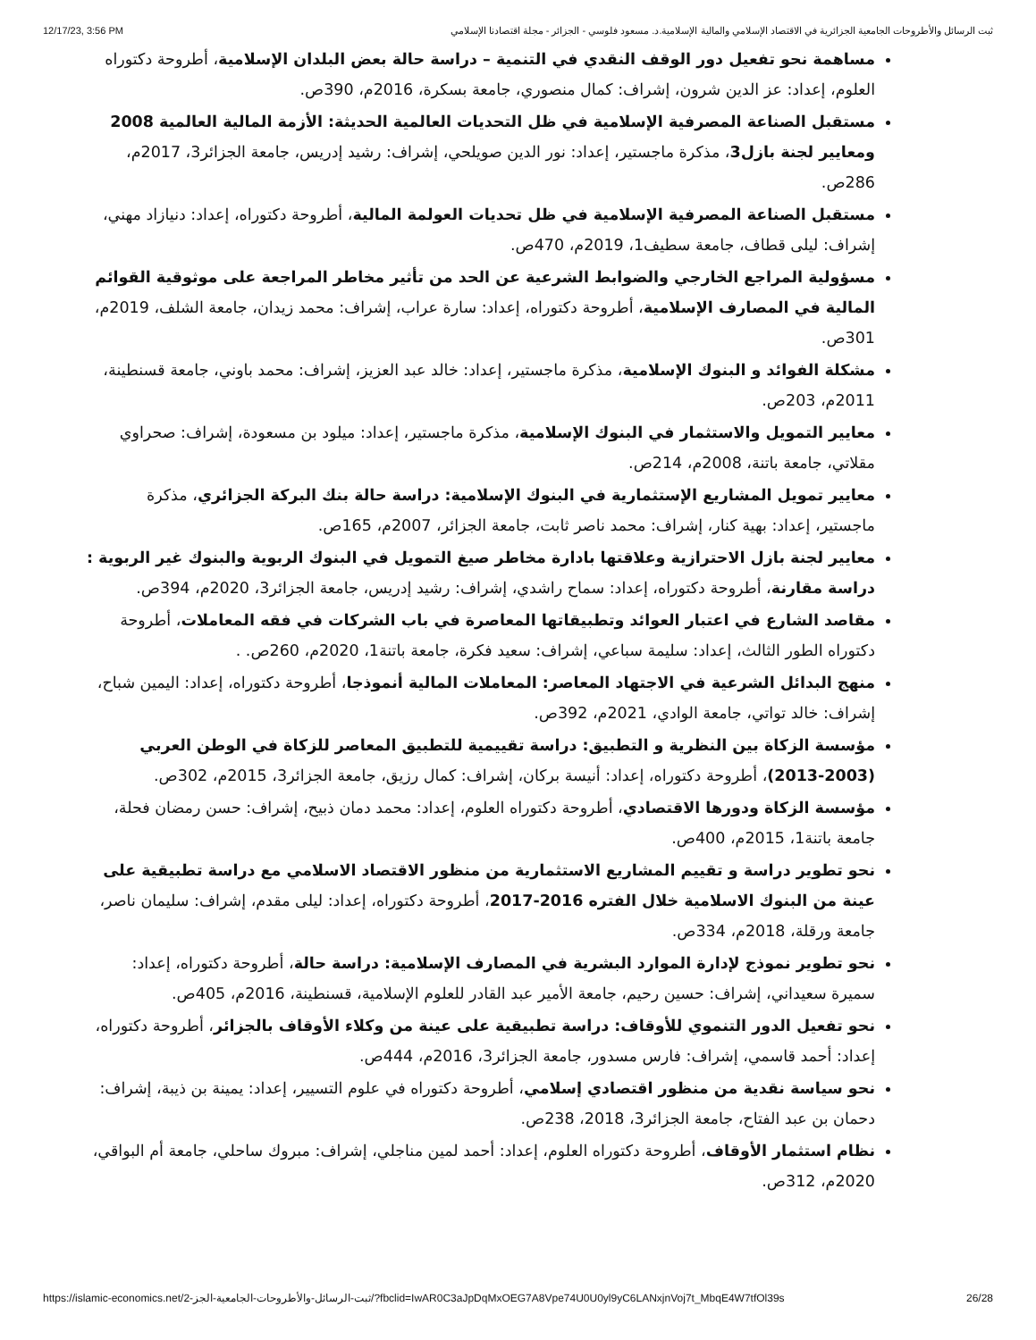12/17/23, 3:56 PM ثبت الرسائل والأطروحات الجامعية الجزائرية في الاقتصاد الإسلامي والمالية الإسلامية.د. مسعود فلوسي - الجزائر - مجلة اقتصادنا الإسلامي
مساهمة نحو تفعيل دور الوقف النقدي في التنمية – دراسة حالة بعض البلدان الإسلامية، أطروحة دكتوراه العلوم، إعداد: عز الدين شرون، إشراف: كمال منصوري، جامعة بسكرة، 2016م، 390ص.
مستقبل الصناعة المصرفية الإسلامية في ظل التحديات العالمية الحديثة: الأزمة المالية العالمية 2008 ومعايير لجنة بازل3، مذكرة ماجستير، إعداد: نور الدين صويلحي، إشراف: رشيد إدريس، جامعة الجزائر3، 2017م، 286ص.
مستقبل الصناعة المصرفية الإسلامية في ظل تحديات العولمة المالية، أطروحة دكتوراه، إعداد: دنيازاد مهني، إشراف: ليلى قطاف، جامعة سطيف1، 2019م، 470ص.
مسؤولية المراجع الخارجي والضوابط الشرعية عن الحد من تأثير مخاطر المراجعة على موثوقية القوائم المالية في المصارف الإسلامية، أطروحة دكتوراه، إعداد: سارة عراب، إشراف: محمد زيدان، جامعة الشلف، 2019م، 301ص.
مشكلة الفوائد و البنوك الإسلامية، مذكرة ماجستير، إعداد: خالد عبد العزيز، إشراف: محمد باوني، جامعة قسنطينة، 2011م، 203ص.
معايير التمويل والاستثمار في البنوك الإسلامية، مذكرة ماجستير، إعداد: ميلود بن مسعودة، إشراف: صحراوي مقلاتي، جامعة باتنة، 2008م، 214ص.
معايير تمويل المشاريع الإستثمارية في البنوك الإسلامية: دراسة حالة بنك البركة الجزائري، مذكرة ماجستير، إعداد: بهية كنار، إشراف: محمد ناصر ثابت، جامعة الجزائر، 2007م، 165ص.
معايير لجنة بازل الاحترازية وعلاقتها بادارة مخاطر صيغ التمويل في البنوك الربوية والبنوك غير الربوية : دراسة مقارنة، أطروحة دكتوراه، إعداد: سماح راشدي، إشراف: رشيد إدريس، جامعة الجزائر3، 2020م، 394ص.
مقاصد الشارع في اعتبار العوائد وتطبيقاتها المعاصرة في باب الشركات في فقه المعاملات، أطروحة دكتوراه الطور الثالث، إعداد: سليمة سباعي، إشراف: سعيد فكرة، جامعة باتنة1، 2020م، 260ص. .
منهج البدائل الشرعية في الاجتهاد المعاصر: المعاملات المالية أنموذجا، أطروحة دكتوراه، إعداد: اليمين شباح، إشراف: خالد تواتي، جامعة الوادي، 2021م، 392ص.
مؤسسة الزكاة بين النظرية و التطبيق: دراسة تقييمية للتطبيق المعاصر للزكاة في الوطن العربي (2003-2013)، أطروحة دكتوراه، إعداد: أنيسة بركان، إشراف: كمال رزيق، جامعة الجزائر3، 2015م، 302ص.
مؤسسة الزكاة ودورها الاقتصادي، أطروحة دكتوراه العلوم، إعداد: محمد دمان ذبيح، إشراف: حسن رمضان فحلة، جامعة باتنة1، 2015م، 400ص.
نحو تطوير دراسة و تقييم المشاريع الاستثمارية من منظور الاقتصاد الاسلامي مع دراسة تطبيقية على عينة من البنوك الاسلامية خلال الفتره 2016-2017، أطروحة دكتوراه، إعداد: ليلى مقدم، إشراف: سليمان ناصر، جامعة ورقلة، 2018م، 334ص.
نحو تطوير نموذج لإدارة الموارد البشرية في المصارف الإسلامية: دراسة حالة، أطروحة دكتوراه، إعداد: سميرة سعيداني، إشراف: حسين رحيم، جامعة الأمير عبد القادر للعلوم الإسلامية، قسنطينة، 2016م، 405ص.
نحو تفعيل الدور التنموي للأوقاف: دراسة تطبيقية على عينة من وكلاء الأوقاف بالجزائر، أطروحة دكتوراه، إعداد: أحمد قاسمي، إشراف: فارس مسدور، جامعة الجزائر3، 2016م، 444ص.
نحو سياسة نقدية من منظور اقتصادي إسلامي، أطروحة دكتوراه في علوم التسيير، إعداد: يمينة بن ذيبة، إشراف: دحمان بن عبد الفتاح، جامعة الجزائر3، 2018، 238ص.
نظام استثمار الأوقاف، أطروحة دكتوراه العلوم، إعداد: أحمد لمين مناجلي، إشراف: مبروك ساحلي، جامعة أم البواقي، 2020م، 312ص.
https://islamic-economics.net/2-ثبت-الرسائل-والأطروحات-الجامعية-الجز/?fbclid=IwAR0C3aJpDqMxOEG7A8Vpe74U0U0yl9yC6LANxjnVoj7t_MbqE4W7tfOl39s 26/28